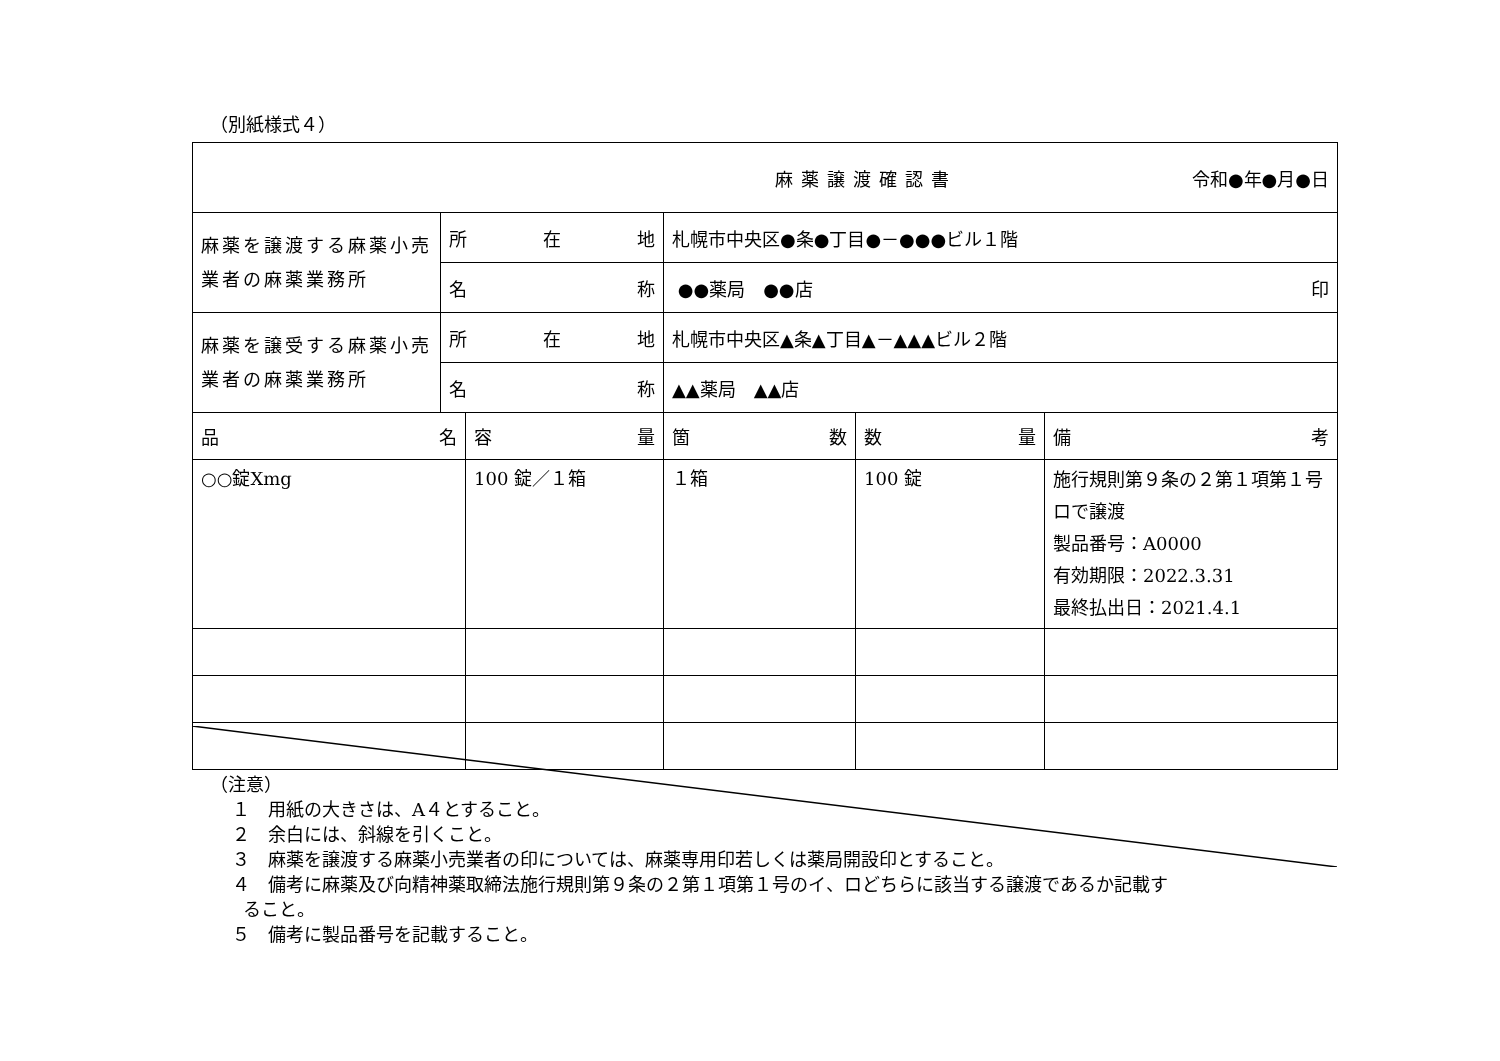（別紙様式４）
| 麻薬譲渡確認書 令和●年●月●日 | | | | | |
| 麻薬を譲渡する麻薬小売業者の麻薬業務所 | 所 在 地 | | 札幌市中央区●条●丁目●－●●●ビル１階 | | |
| | 名 称 | | ●●薬局 ●●店 印 | | |
| 麻薬を譲受する麻薬小売業者の麻薬業務所 | 所 在 地 | | 札幌市中央区▲条▲丁目▲－▲▲▲ビル２階 | | |
| | 名 称 | | ▲▲薬局 ▲▲店 | | |
| 品 名 | | 容 量 | 箇 数 | 数 量 | 備 考 |
| ○○錠Xmg | | 100 錠／１箱 | １箱 | 100 錠 | 施行規則第９条の２第１項第１号ロで譲渡 製品番号：A0000 有効期限：2022.3.31 最終払出日：2021.4.1 |
（注意）
１　用紙の大きさは、A４とすること。
２　余白には、斜線を引くこと。
３　麻薬を譲渡する麻薬小売業者の印については、麻薬専用印若しくは薬局開設印とすること。
４　備考に麻薬及び向精神薬取締法施行規則第９条の２第１項第１号のイ、ロどちらに該当する譲渡であるか記載す
ること。
５　備考に製品番号を記載すること。